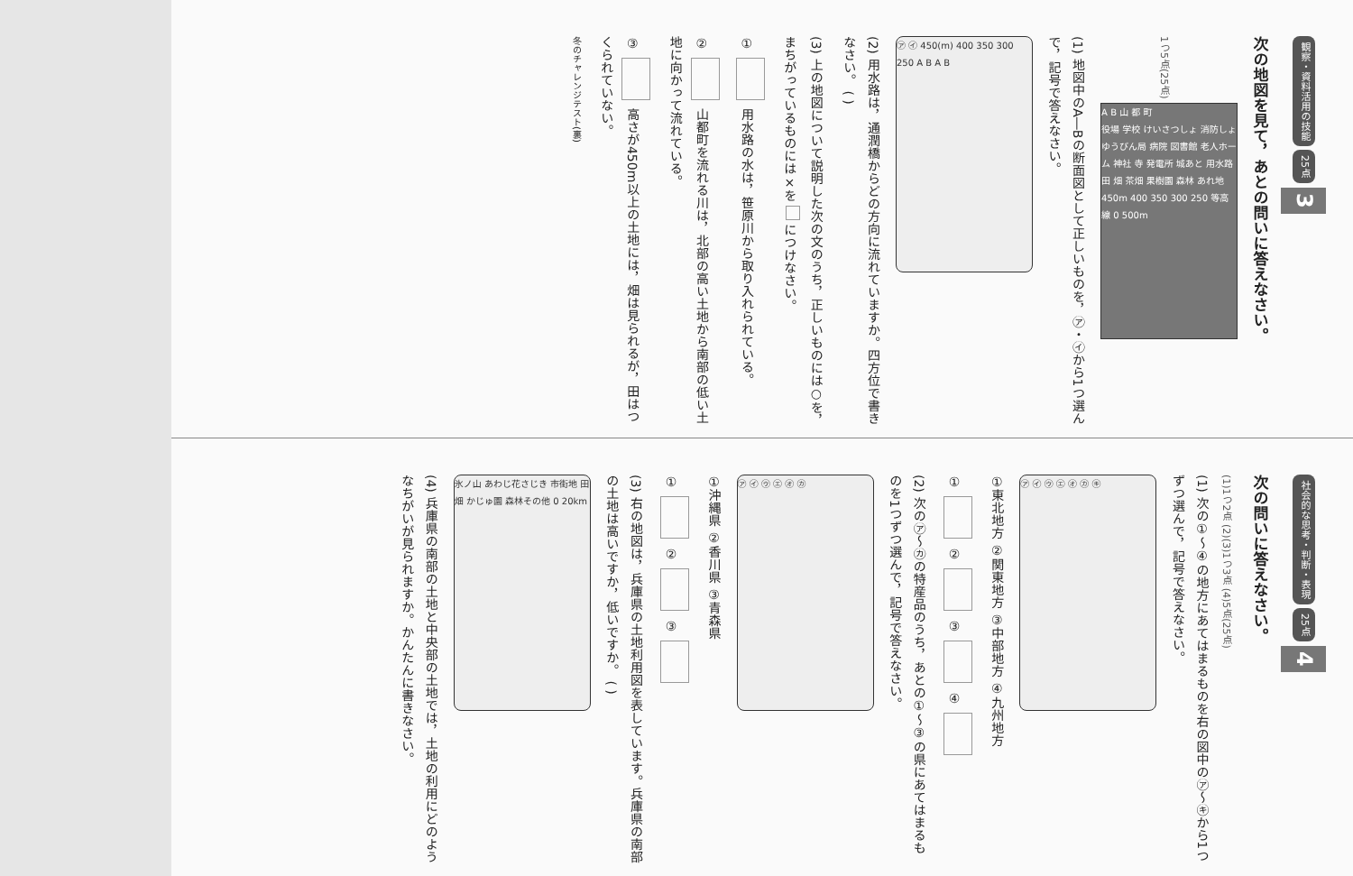観察・資料活用の技能 25点 3
次の地図を見て，あとの問いに答えなさい。
1つ5点(25点)
A B 山 都 町
役場 学校 けいさつしょ 消防しょ ゆうびん局 病院 図書館 老人ホーム 神社 寺 発電所 城あと 用水路 田 畑 茶畑 果樹園 森林 あれ地 450m 400 350 300 250 等高線 0 500m
(1) 地図中のA―Bの断面図として正しいものを，㋐・㋑から1つ選んで，記号で答えなさい。
㋐ ㋑ 450(m) 400 350 300 250 A B A B
(2) 用水路は，通潤橋からどの方向に流れていますか。四方位で書きなさい。 ( )
(3) 上の地図について説明した次の文のうち，正しいものには○を，まちがっているものには×を につけなさい。
① 用水路の水は，笹原川から取り入れられている。
② 山都町を流れる川は，北部の高い土地から南部の低い土地に向かって流れている。
③ 高さが450m以上の土地には，畑は見られるが，田はつくられていない。
冬のチャレンジテスト(裏)
社会的な思考・判断・表現 25点 4
次の問いに答えなさい。
(1)1つ2点 (2)(3)1つ3点 (4)5点(25点)
(1) 次の①～④の地方にあてはまるものを右の図中の㋐～㋖から1つずつ選んで，記号で答えなさい。
㋐ ㋑ ㋒ ㋓ ㋔ ㋕ ㋖
①東北地方 ②関東地方 ③中部地方 ④九州地方
① ② ③ ④
(2) 次の㋐～㋕の特産品のうち，あとの①～③の県にあてはまるものを1つずつ選んで，記号で答えなさい。
㋐ ㋑ ㋒ ㋓ ㋔ ㋕
①沖縄県 ②香川県 ③青森県
① ② ③
(3) 右の地図は，兵庫県の土地利用図を表しています。兵庫県の南部の土地は高いですか，低いですか。 ( )
氷ノ山 あわじ花さじき 市街地 田 畑 かじゅ園 森林その他 0 20km
(4) 兵庫県の南部の土地と中央部の土地では，土地の利用にどのようなちがいが見られますか。かんたんに書きなさい。